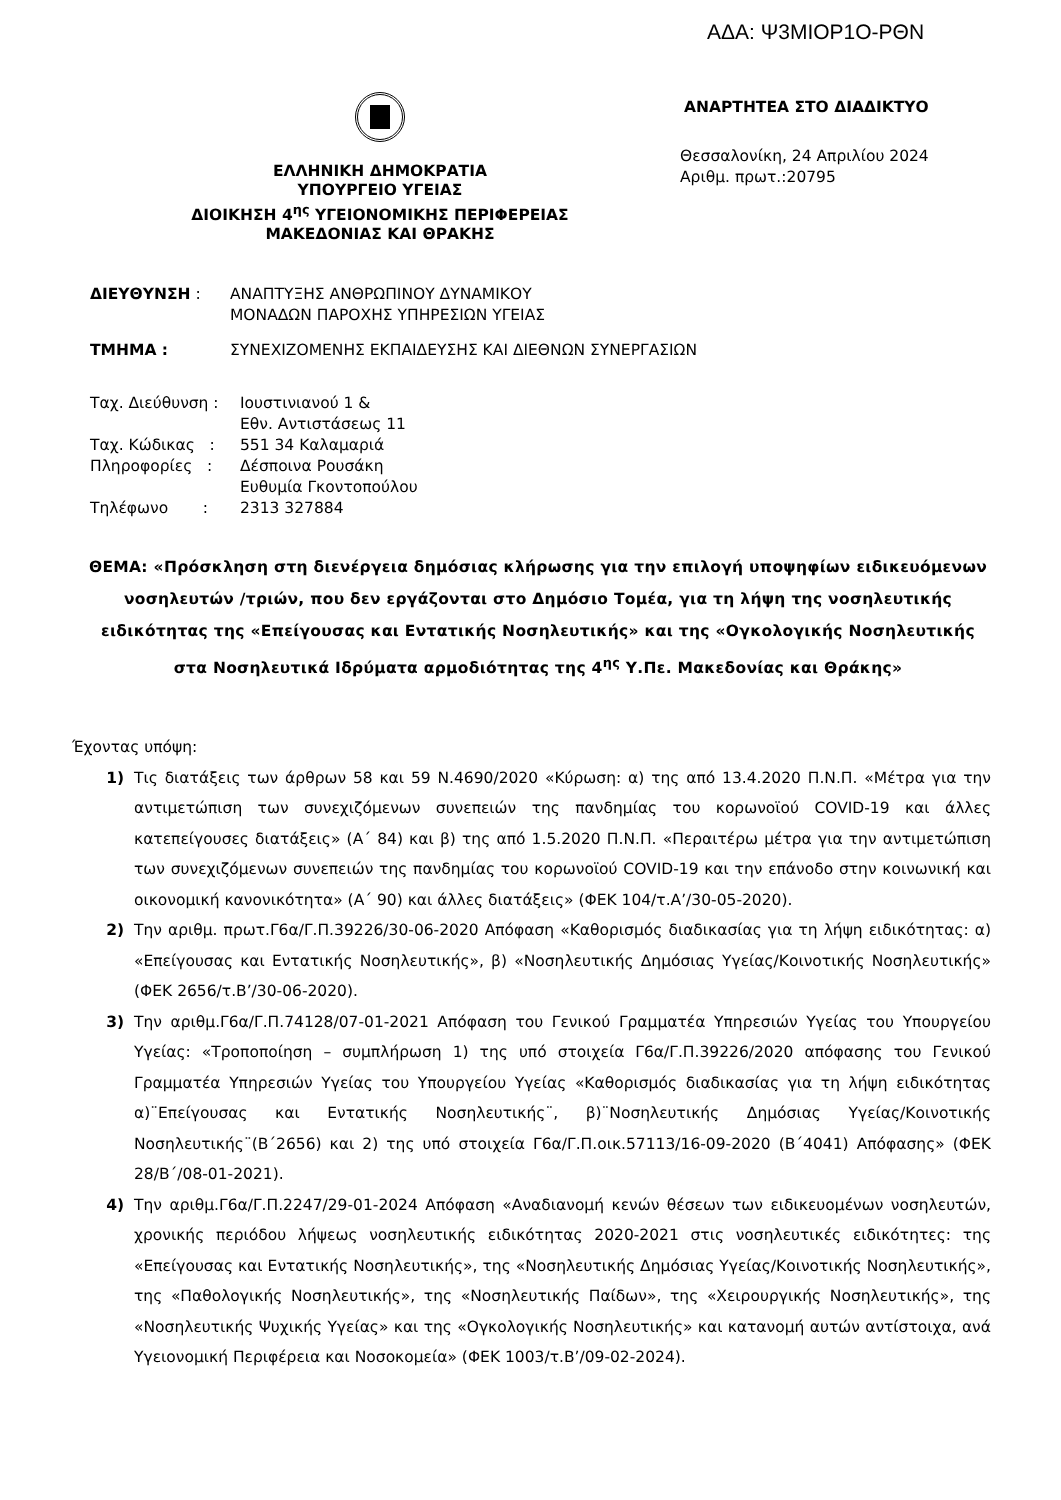ΑΔΑ: Ψ3ΜΙΟΡ1Ο-ΡΘΝ
ΕΛΛΗΝΙΚΗ ΔΗΜΟΚΡΑΤΙΑ
ΥΠΟΥΡΓΕΙΟ ΥΓΕΙΑΣ
ΔΙΟΙΚΗΣΗ 4<sup>ης</sup> ΥΓΕΙΟΝΟΜΙΚΗΣ ΠΕΡΙΦΕΡΕΙΑΣ
ΜΑΚΕΔΟΝΙΑΣ ΚΑΙ ΘΡΑΚΗΣ
ΑΝΑΡΤΗΤΕΑ ΣΤΟ ΔΙΑΔΙΚΤΥΟ
Θεσσαλονίκη, 24 Απριλίου 2024
Αριθμ. πρωτ.:20795
ΔΙΕΥΘΥΝΣΗ : ΑΝΑΠΤΥΞΗΣ ΑΝΘΡΩΠΙΝΟΥ ΔΥΝΑΜΙΚΟΥ
ΜΟΝΑΔΩΝ ΠΑΡΟΧΗΣ ΥΠΗΡΕΣΙΩΝ ΥΓΕΙΑΣ
ΤΜΗΜΑ : ΣΥΝΕΧΙΖΟΜΕΝΗΣ ΕΚΠΑΙΔΕΥΣΗΣ ΚΑΙ ΔΙΕΘΝΩΝ ΣΥΝΕΡΓΑΣΙΩΝ
Ταχ. Διεύθυνση : Ιουστινιανού 1 &
Εθν. Αντιστάσεως 11
Ταχ. Κώδικας : 551 34 Καλαμαριά
Πληροφορίες : Δέσποινα Ρουσάκη
Ευθυμία Γκοντοπούλου
Τηλέφωνο : 2313 327884
ΘΕΜΑ: «Πρόσκληση στη διενέργεια δημόσιας κλήρωσης για την επιλογή υποψηφίων ειδικευόμενων νοσηλευτών /τριών, που δεν εργάζονται στο Δημόσιο Τομέα, για τη λήψη της νοσηλευτικής ειδικότητας της «Επείγουσας και Εντατικής Νοσηλευτικής» και της «Ογκολογικής Νοσηλευτικής στα Νοσηλευτικά Ιδρύματα αρμοδιότητας της 4<sup>ης</sup> Υ.Πε. Μακεδονίας και Θράκης»
Έχοντας υπόψη:
1) Τις διατάξεις των άρθρων 58 και 59 Ν.4690/2020 «Κύρωση: α) της από 13.4.2020 Π.Ν.Π. «Μέτρα για την αντιμετώπιση των συνεχιζόμενων συνεπειών της πανδημίας του κορωνοϊού COVID-19 και άλλες κατεπείγουσες διατάξεις» (Α΄ 84) και β) της από 1.5.2020 Π.Ν.Π. «Περαιτέρω μέτρα για την αντιμετώπιση των συνεχιζόμενων συνεπειών της πανδημίας του κορωνοϊού COVID-19 και την επάνοδο στην κοινωνική και οικονομική κανονικότητα» (Α΄ 90) και άλλες διατάξεις» (ΦΕΚ 104/τ.Α’/30-05-2020).
2) Την αριθμ. πρωτ.Γ6α/Γ.Π.39226/30-06-2020 Απόφαση «Καθορισμός διαδικασίας για τη λήψη ειδικότητας: α) «Επείγουσας και Εντατικής Νοσηλευτικής», β) «Νοσηλευτικής Δημόσιας Υγείας/Κοινοτικής Νοσηλευτικής» (ΦΕΚ 2656/τ.Β’/30-06-2020).
3) Την αριθμ.Γ6α/Γ.Π.74128/07-01-2021 Απόφαση του Γενικού Γραμματέα Υπηρεσιών Υγείας του Υπουργείου Υγείας: «Τροποποίηση – συμπλήρωση 1) της υπό στοιχεία Γ6α/Γ.Π.39226/2020 απόφασης του Γενικού Γραμματέα Υπηρεσιών Υγείας του Υπουργείου Υγείας «Καθορισμός διαδικασίας για τη λήψη ειδικότητας α)¨Επείγουσας και Εντατικής Νοσηλευτικής¨, β)¨Νοσηλευτικής Δημόσιας Υγείας/Κοινοτικής Νοσηλευτικής¨(Β΄2656) και 2) της υπό στοιχεία Γ6α/Γ.Π.οικ.57113/16-09-2020 (Β΄4041) Απόφασης» (ΦΕΚ 28/Β΄/08-01-2021).
4) Την αριθμ.Γ6α/Γ.Π.2247/29-01-2024 Απόφαση «Αναδιανομή κενών θέσεων των ειδικευομένων νοσηλευτών, χρονικής περιόδου λήψεως νοσηλευτικής ειδικότητας 2020-2021 στις νοσηλευτικές ειδικότητες: της «Επείγουσας και Εντατικής Νοσηλευτικής», της «Νοσηλευτικής Δημόσιας Υγείας/Κοινοτικής Νοσηλευτικής», της «Παθολογικής Νοσηλευτικής», της «Νοσηλευτικής Παίδων», της «Χειρουργικής Νοσηλευτικής», της «Νοσηλευτικής Ψυχικής Υγείας» και της «Ογκολογικής Νοσηλευτικής» και κατανομή αυτών αντίστοιχα, ανά Υγειονομική Περιφέρεια και Νοσοκομεία» (ΦΕΚ 1003/τ.Β’/09-02-2024).